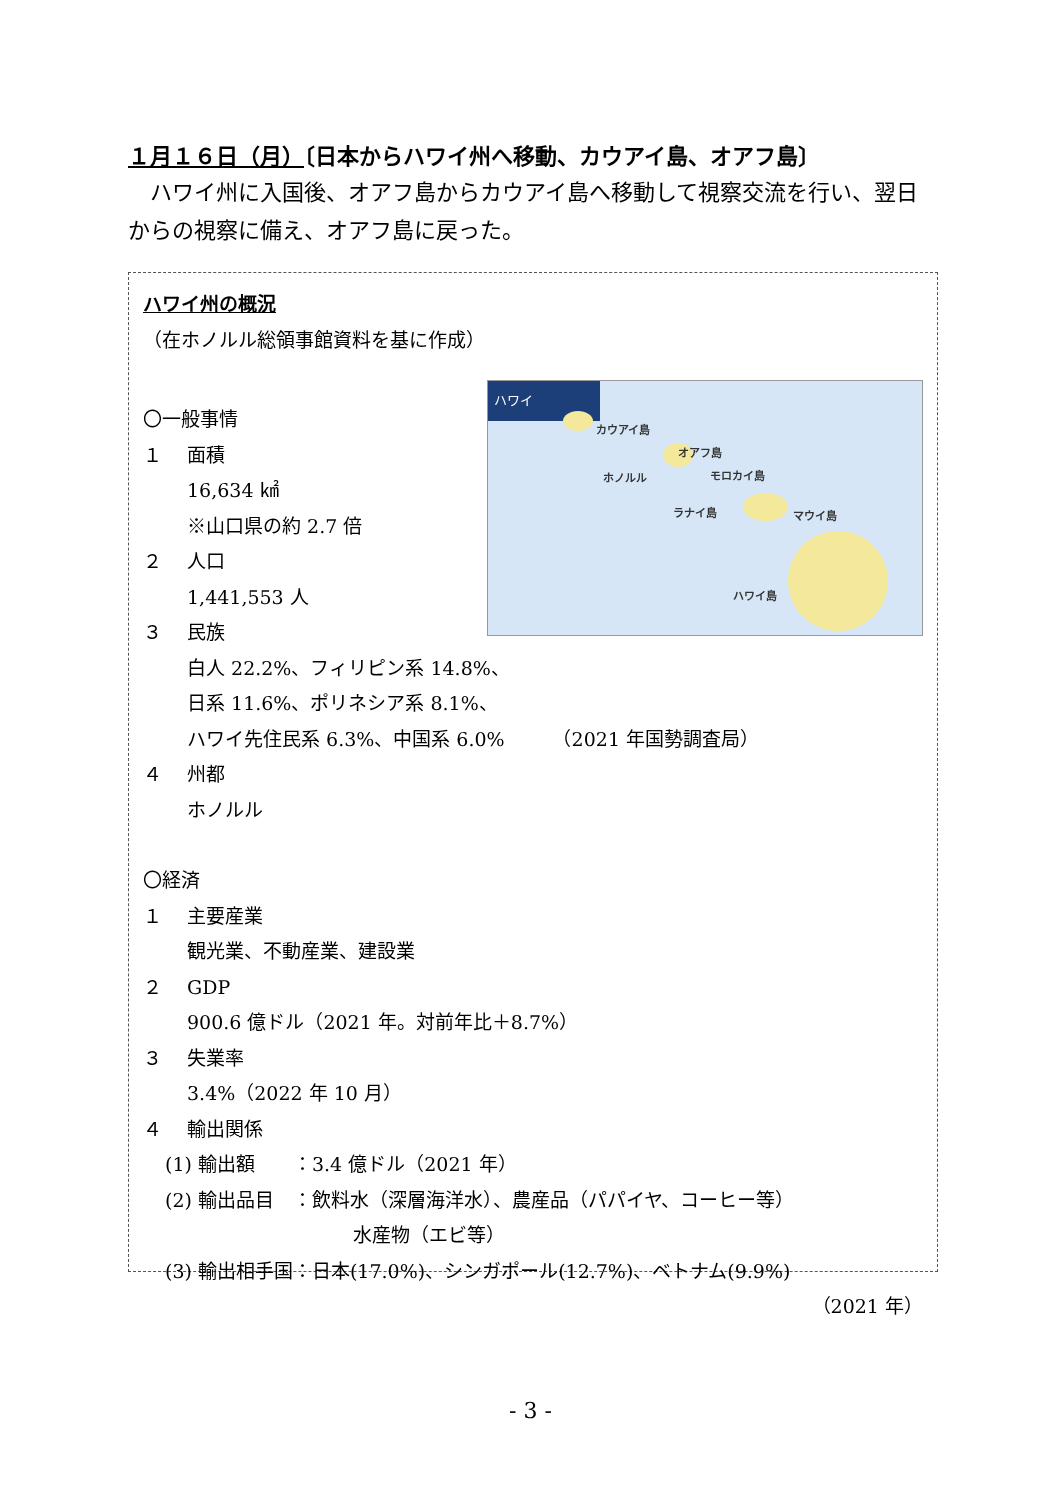１月１６日（月）〔日本からハワイ州へ移動、カウアイ島、オアフ島〕
ハワイ州に入国後、オアフ島からカウアイ島へ移動して視察交流を行い、翌日からの視察に備え、オアフ島に戻った。
ハワイ州の概況
（在ホノルル総領事館資料を基に作成）
ハワイ
カウアイ島
オアフ島
ホノルル モロカイ島
ラナイ島 マウイ島
ハワイ島
〇一般事情
１ 面積
16,634 ㎢
※山口県の約 2.7 倍
２ 人口
1,441,553 人
３ 民族
白人 22.2%、フィリピン系 14.8%、
日系 11.6%、ポリネシア系 8.1%、
ハワイ先住民系 6.3%、中国系 6.0%　　　（2021 年国勢調査局）
４ 州都
ホノルル
〇経済
１ 主要産業
観光業、不動産業、建設業
２ GDP
900.6 億ドル（2021 年。対前年比＋8.7%）
３ 失業率
3.4%（2022 年 10 月）
４ 輸出関係
(1) 輸出額　　：3.4 億ドル（2021 年）
(2) 輸出品目　：飲料水（深層海洋水）、農産品（パパイヤ、コーヒー等）
水産物（エビ等）
(3) 輸出相手国：日本(17.0%)、シンガポール(12.7%)、ベトナム(9.9%)
（2021 年）
- 3 -